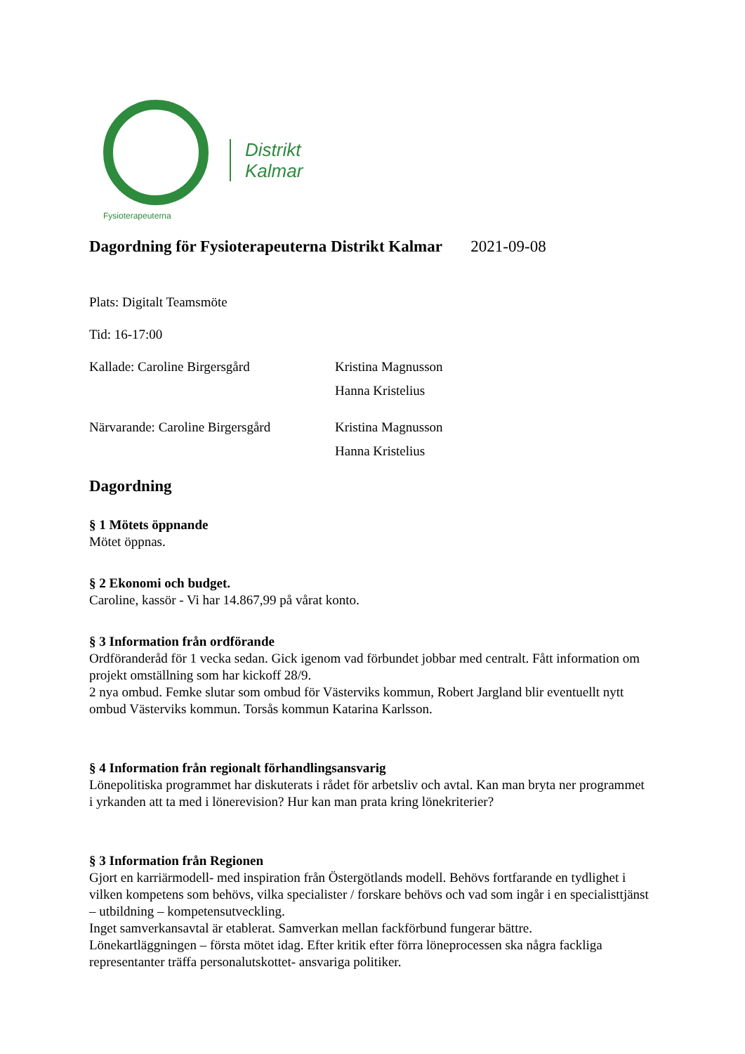Fysioterapeuterna
Distrikt
Kalmar
Dagordning för Fysioterapeuterna Distrikt Kalmar 2021-09-08
Plats: Digitalt Teamsmöte
Tid: 16-17:00
Kallade: Caroline Birgersgård Kristina Magnusson
Hanna Kristelius
Närvarande: Caroline Birgersgård
Kristina Magnusson
Hanna Kristelius
Dagordning
§ 1 Mötets öppnande
Mötet öppnas.
§ 2 Ekonomi och budget.
Caroline, kassör - Vi har 14.867,99 på vårat konto.
§ 3 Information från ordförande
Ordföranderåd för 1 vecka sedan. Gick igenom vad förbundet jobbar med centralt. Fått information om projekt omställning som har kickoff 28/9.
2 nya ombud. Femke slutar som ombud för Västerviks kommun, Robert Jargland blir eventuellt nytt ombud Västerviks kommun. Torsås kommun Katarina Karlsson.
§ 4 Information från regionalt förhandlingsansvarig
Lönepolitiska programmet har diskuterats i rådet för arbetsliv och avtal. Kan man bryta ner programmet i yrkanden att ta med i lönerevision? Hur kan man prata kring lönekriterier?
§ 3 Information från Regionen
Gjort en karriärmodell- med inspiration från Östergötlands modell. Behövs fortfarande en tydlighet i vilken kompetens som behövs, vilka specialister / forskare behövs och vad som ingår i en specialisttjänst – utbildning – kompetensutveckling.
Inget samverkansavtal är etablerat. Samverkan mellan fackförbund fungerar bättre.
Lönekartläggningen – första mötet idag. Efter kritik efter förra löneprocessen ska några fackliga representanter träffa personalutskottet- ansvariga politiker.